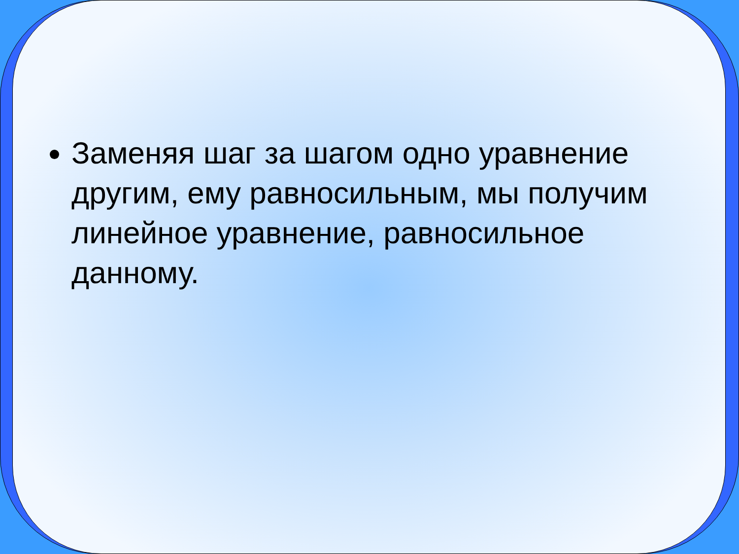Заменяя шаг за шагом одно уравнение другим, ему равносильным, мы получим линейное уравнение, равносильное данному.